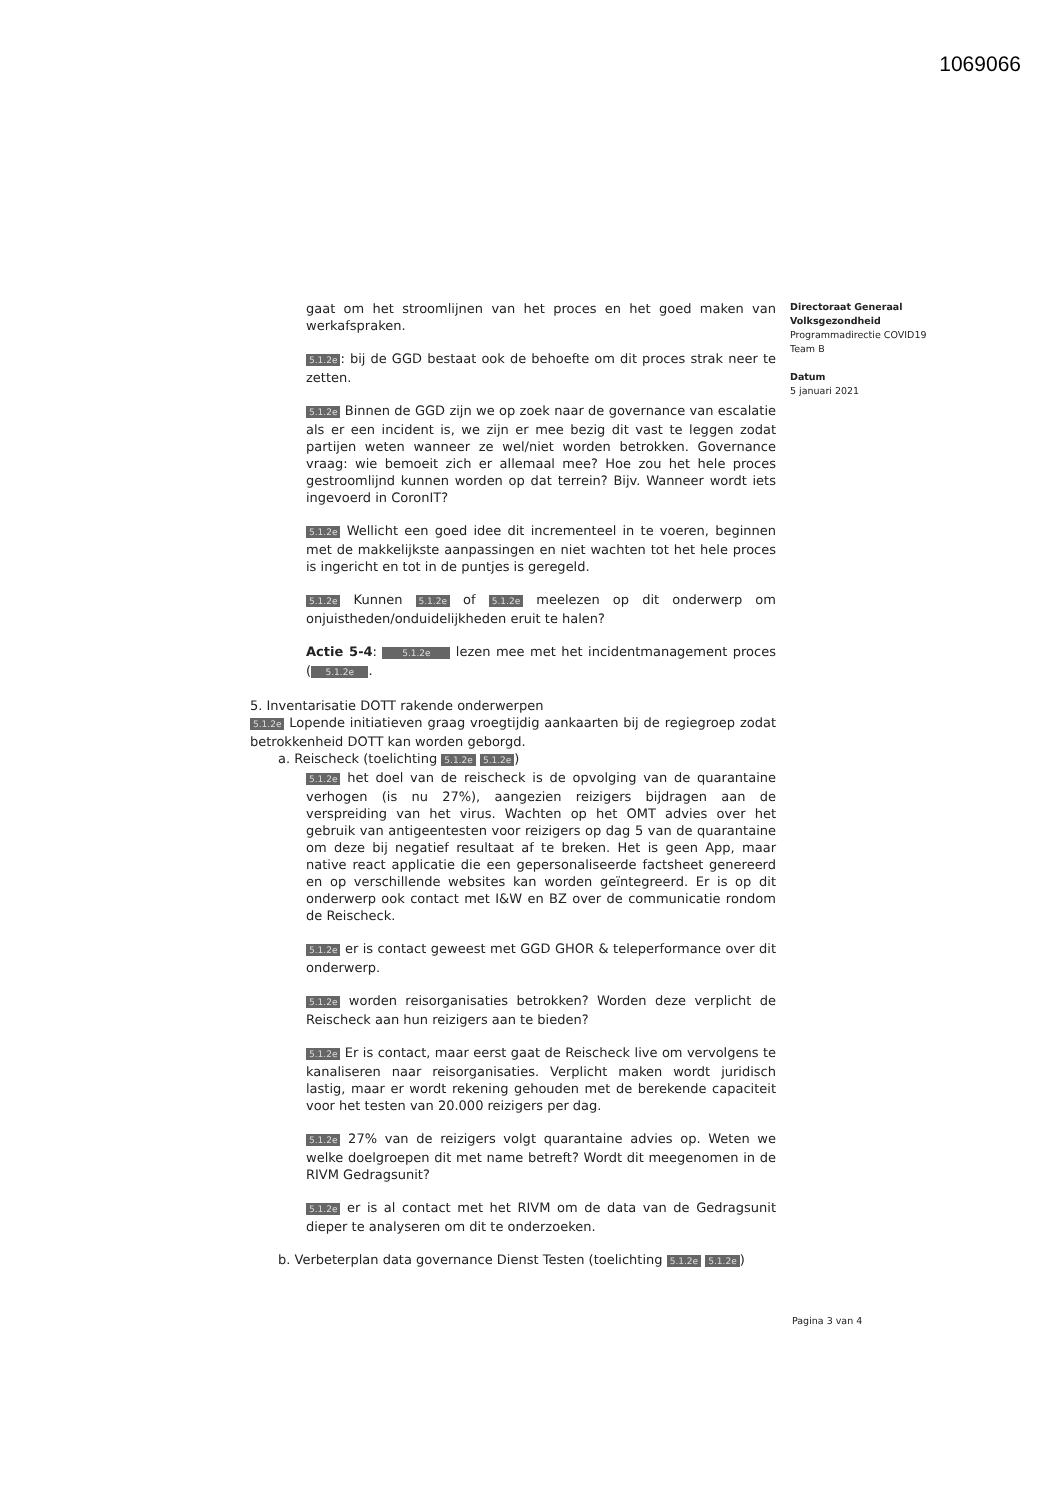1069066
gaat om het stroomlijnen van het proces en het goed maken van werkafspraken.
5.1.2e: bij de GGD bestaat ook de behoefte om dit proces strak neer te zetten.
5.1.2e Binnen de GGD zijn we op zoek naar de governance van escalatie als er een incident is, we zijn er mee bezig dit vast te leggen zodat partijen weten wanneer ze wel/niet worden betrokken. Governance vraag: wie bemoeit zich er allemaal mee? Hoe zou het hele proces gestroomlijnd kunnen worden op dat terrein? Bijv. Wanneer wordt iets ingevoerd in CoronIT?
5.1.2e Wellicht een goed idee dit incrementeel in te voeren, beginnen met de makkelijkste aanpassingen en niet wachten tot het hele proces is ingericht en tot in de puntjes is geregeld.
5.1.2e Kunnen 5.1.2e of 5.1.2e meelezen op dit onderwerp om onjuistheden/onduidelijkheden eruit te halen?
Actie 5-4: 5.1.2e lezen mee met het incidentmanagement proces ( 5.1.2e .
5. Inventarisatie DOTT rakende onderwerpen
5.1.2e Lopende initiatieven graag vroegtijdig aankaarten bij de regiegroep zodat betrokkenheid DOTT kan worden geborgd.
a. Reischeck (toelichting 5.1.2e 5.1.2e)
5.1.2e het doel van de reischeck is de opvolging van de quarantaine verhogen (is nu 27%), aangezien reizigers bijdragen aan de verspreiding van het virus. Wachten op het OMT advies over het gebruik van antigeentesten voor reizigers op dag 5 van de quarantaine om deze bij negatief resultaat af te breken. Het is geen App, maar native react applicatie die een gepersonaliseerde factsheet genereerd en op verschillende websites kan worden geïntegreerd. Er is op dit onderwerp ook contact met I&W en BZ over de communicatie rondom de Reischeck.
5.1.2e er is contact geweest met GGD GHOR & teleperformance over dit onderwerp.
5.1.2e worden reisorganisaties betrokken? Worden deze verplicht de Reischeck aan hun reizigers aan te bieden?
5.1.2e Er is contact, maar eerst gaat de Reischeck live om vervolgens te kanaliseren naar reisorganisaties. Verplicht maken wordt juridisch lastig, maar er wordt rekening gehouden met de berekende capaciteit voor het testen van 20.000 reizigers per dag.
5.1.2e 27% van de reizigers volgt quarantaine advies op. Weten we welke doelgroepen dit met name betreft? Wordt dit meegenomen in de RIVM Gedragsunit?
5.1.2e er is al contact met het RIVM om de data van de Gedragsunit dieper te analyseren om dit te onderzoeken.
b. Verbeterplan data governance Dienst Testen (toelichting 5.1.2e 5.1.2e)
Directoraat Generaal
Volksgezondheid
Programmadirectie COVID19
Team B
Datum
5 januari 2021
Pagina 3 van 4